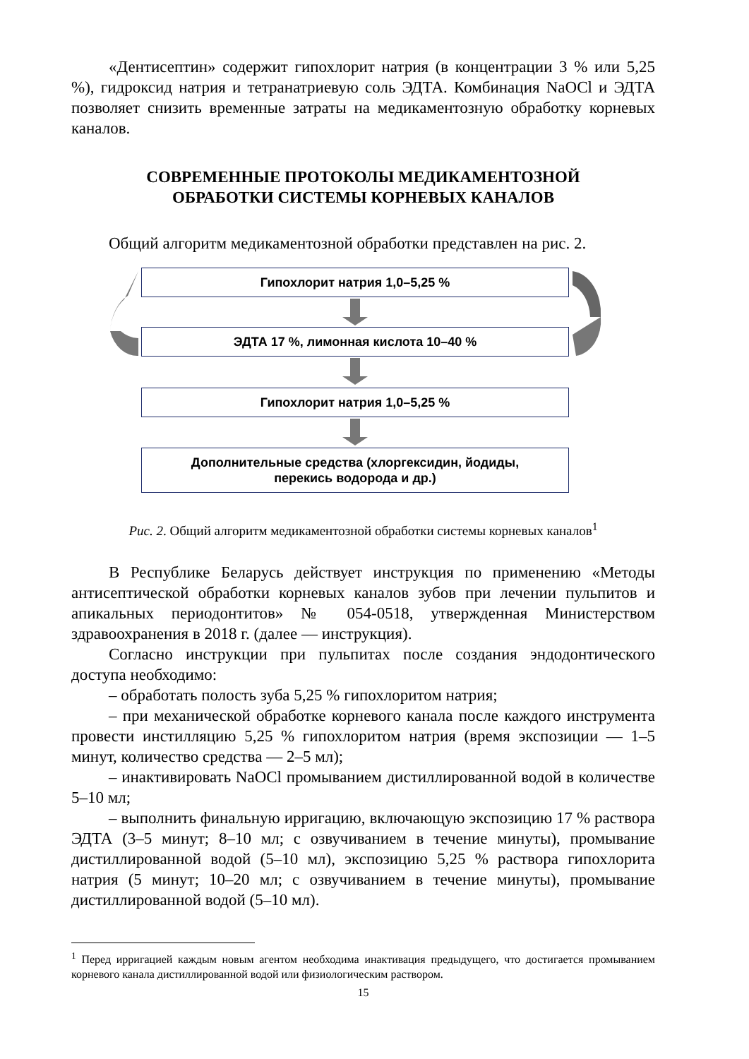«Дентисептин» содержит гипохлорит натрия (в концентрации 3 % или 5,25 %), гидроксид натрия и тетранатриевую соль ЭДТА. Комбинация NaOCl и ЭДТА позволяет снизить временные затраты на медикаментозную обработку корневых каналов.
СОВРЕМЕННЫЕ ПРОТОКОЛЫ МЕДИКАМЕНТОЗНОЙ
ОБРАБОТКИ СИСТЕМЫ КОРНЕВЫХ КАНАЛОВ
Общий алгоритм медикаментозной обработки представлен на рис. 2.
Гипохлорит натрия 1,0–5,25 %
ЭДТА 17 %, лимонная кислота 10–40 %
Гипохлорит натрия 1,0–5,25 %
Дополнительные средства (хлоргексидин, йодиды,
перекись водорода и др.)
Рис. 2. Общий алгоритм медикаментозной обработки системы корневых каналов<sup>1</sup>
В Республике Беларусь действует инструкция по применению «Методы антисептической обработки корневых каналов зубов при лечении пульпитов и апикальных периодонтитов» № 054-0518, утвержденная Министерством здравоохранения в 2018 г. (далее — инструкция).
Согласно инструкции при пульпитах после создания эндодонтического доступа необходимо:
– обработать полость зуба 5,25 % гипохлоритом натрия;
– при механической обработке корневого канала после каждого инструмента провести инстилляцию 5,25 % гипохлоритом натрия (время экспозиции — 1–5 минут, количество средства — 2–5 мл);
– инактивировать NaOCl промыванием дистиллированной водой в количестве 5–10 мл;
– выполнить финальную ирригацию, включающую экспозицию 17 % раствора ЭДТА (3–5 минут; 8–10 мл; с озвучиванием в течение минуты), промывание дистиллированной водой (5–10 мл), экспозицию 5,25 % раствора гипохлорита натрия (5 минут; 10–20 мл; с озвучиванием в течение минуты), промывание дистиллированной водой (5–10 мл).
<sup>1</sup> Перед ирригацией каждым новым агентом необходима инактивация предыдущего, что достигается промыванием корневого канала дистиллированной водой или физиологическим раствором.
15